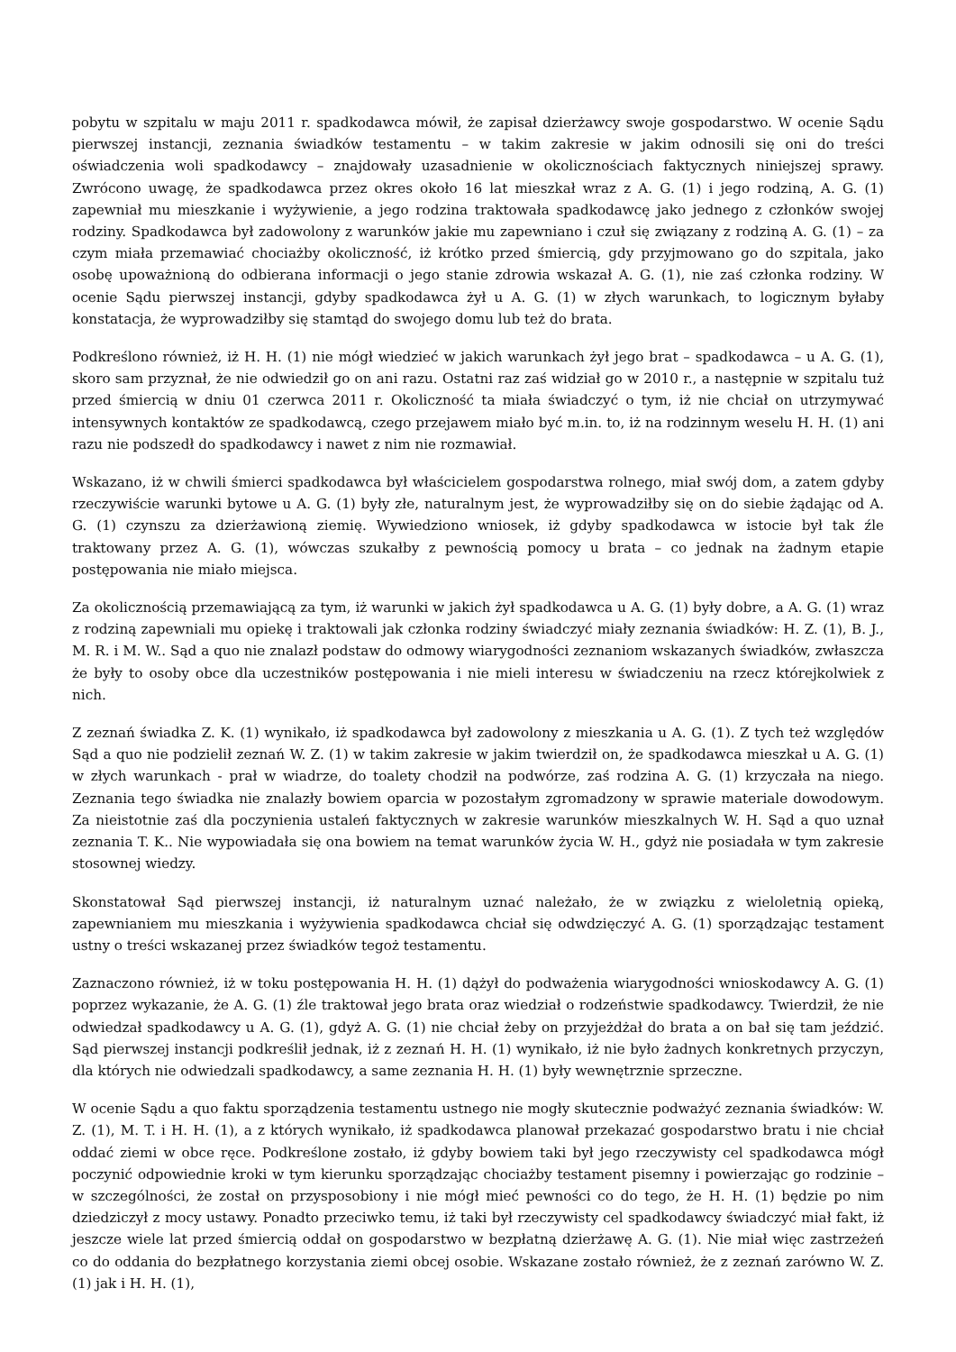pobytu w szpitalu w maju 2011 r. spadkodawca mówił, że zapisał dzierżawcy swoje gospodarstwo. W ocenie Sądu pierwszej instancji, zeznania świadków testamentu – w takim zakresie w jakim odnosili się oni do treści oświadczenia woli spadkodawcy – znajdowały uzasadnienie w okolicznościach faktycznych niniejszej sprawy. Zwrócono uwagę, że spadkodawca przez okres około 16 lat mieszkał wraz z A. G. (1) i jego rodziną, A. G. (1) zapewniał mu mieszkanie i wyżywienie, a jego rodzina traktowała spadkodawcę jako jednego z członków swojej rodziny. Spadkodawca był zadowolony z warunków jakie mu zapewniano i czuł się związany z rodziną A. G. (1) – za czym miała przemawiać chociażby okoliczność, iż krótko przed śmiercią, gdy przyjmowano go do szpitala, jako osobę upoważnioną do odbierana informacji o jego stanie zdrowia wskazał A. G. (1), nie zaś członka rodziny. W ocenie Sądu pierwszej instancji, gdyby spadkodawca żył u A. G. (1) w złych warunkach, to logicznym byłaby konstatacja, że wyprowadziłby się stamtąd do swojego domu lub też do brata.
Podkreślono również, iż H. H. (1) nie mógł wiedzieć w jakich warunkach żył jego brat – spadkodawca – u A. G. (1), skoro sam przyznał, że nie odwiedził go on ani razu. Ostatni raz zaś widział go w 2010 r., a następnie w szpitalu tuż przed śmiercią w dniu 01 czerwca 2011 r. Okoliczność ta miała świadczyć o tym, iż nie chciał on utrzymywać intensywnych kontaktów ze spadkodawcą, czego przejawem miało być m.in. to, iż na rodzinnym weselu H. H. (1) ani razu nie podszedł do spadkodawcy i nawet z nim nie rozmawiał.
Wskazano, iż w chwili śmierci spadkodawca był właścicielem gospodarstwa rolnego, miał swój dom, a zatem gdyby rzeczywiście warunki bytowe u A. G. (1) były złe, naturalnym jest, że wyprowadziłby się on do siebie żądając od A. G. (1) czynszu za dzierżawioną ziemię. Wywiedziono wniosek, iż gdyby spadkodawca w istocie był tak źle traktowany przez A. G. (1), wówczas szukałby z pewnością pomocy u brata – co jednak na żadnym etapie postępowania nie miało miejsca.
Za okolicznością przemawiającą za tym, iż warunki w jakich żył spadkodawca u A. G. (1) były dobre, a A. G. (1) wraz z rodziną zapewniali mu opiekę i traktowali jak członka rodziny świadczyć miały zeznania świadków: H. Z. (1), B. J., M. R. i M. W.. Sąd a quo nie znalazł podstaw do odmowy wiarygodności zeznaniom wskazanych świadków, zwłaszcza że były to osoby obce dla uczestników postępowania i nie mieli interesu w świadczeniu na rzecz którejkolwiek z nich.
Z zeznań świadka Z. K. (1) wynikało, iż spadkodawca był zadowolony z mieszkania u A. G. (1). Z tych też względów Sąd a quo nie podzielił zeznań W. Z. (1) w takim zakresie w jakim twierdził on, że spadkodawca mieszkał u A. G. (1) w złych warunkach - prał w wiadrze, do toalety chodził na podwórze, zaś rodzina A. G. (1) krzyczała na niego. Zeznania tego świadka nie znalazły bowiem oparcia w pozostałym zgromadzony w sprawie materiale dowodowym. Za nieistotnie zaś dla poczynienia ustaleń faktycznych w zakresie warunków mieszkalnych W. H. Sąd a quo uznał zeznania T. K.. Nie wypowiadała się ona bowiem na temat warunków życia W. H., gdyż nie posiadała w tym zakresie stosownej wiedzy.
Skonstatował Sąd pierwszej instancji, iż naturalnym uznać należało, że w związku z wieloletnią opieką, zapewnianiem mu mieszkania i wyżywienia spadkodawca chciał się odwdzięczyć A. G. (1) sporządzając testament ustny o treści wskazanej przez świadków tegoż testamentu.
Zaznaczono również, iż w toku postępowania H. H. (1) dążył do podważenia wiarygodności wnioskodawcy A. G. (1) poprzez wykazanie, że A. G. (1) źle traktował jego brata oraz wiedział o rodzeństwie spadkodawcy. Twierdził, że nie odwiedzał spadkodawcy u A. G. (1), gdyż A. G. (1) nie chciał żeby on przyjeżdżał do brata a on bał się tam jeździć. Sąd pierwszej instancji podkreślił jednak, iż z zeznań H. H. (1) wynikało, iż nie było żadnych konkretnych przyczyn, dla których nie odwiedzali spadkodawcy, a same zeznania H. H. (1) były wewnętrznie sprzeczne.
W ocenie Sądu a quo faktu sporządzenia testamentu ustnego nie mogły skutecznie podważyć zeznania świadków: W. Z. (1), M. T. i H. H. (1), a z których wynikało, iż spadkodawca planował przekazać gospodarstwo bratu i nie chciał oddać ziemi w obce ręce. Podkreślone zostało, iż gdyby bowiem taki był jego rzeczywisty cel spadkodawca mógł poczynić odpowiednie kroki w tym kierunku sporządzając chociażby testament pisemny i powierzając go rodzinie – w szczególności, że został on przysposobiony i nie mógł mieć pewności co do tego, że H. H. (1) będzie po nim dziedziczył z mocy ustawy. Ponadto przeciwko temu, iż taki był rzeczywisty cel spadkodawcy świadczyć miał fakt, iż jeszcze wiele lat przed śmiercią oddał on gospodarstwo w bezpłatną dzierżawę A. G. (1). Nie miał więc zastrzeżeń co do oddania do bezpłatnego korzystania ziemi obcej osobie. Wskazane zostało również, że z zeznań zarówno W. Z. (1) jak i H. H. (1),